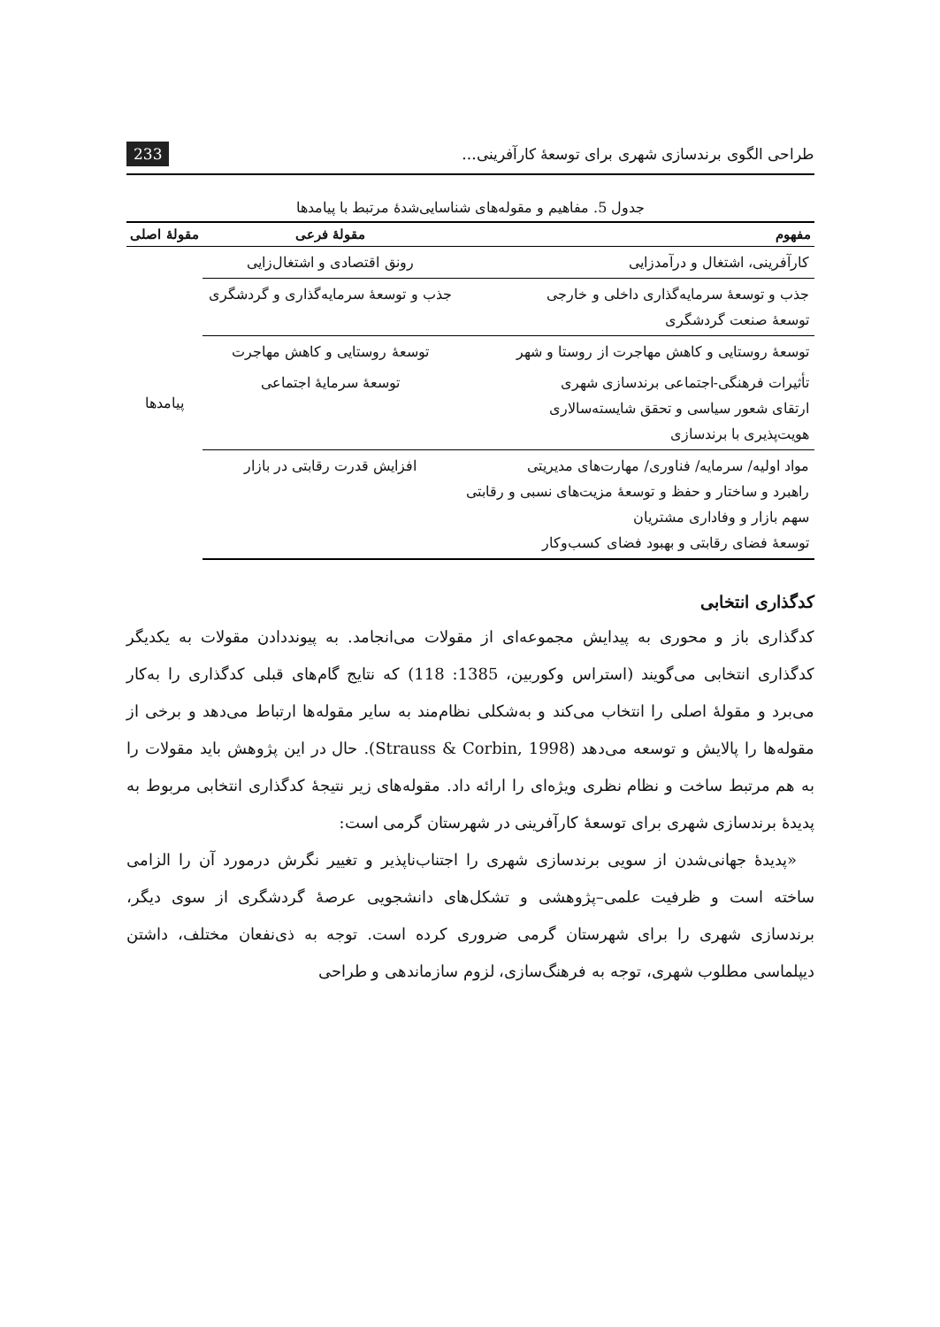طراحی الگوی برندسازی شهری برای توسعهٔ کارآفرینی... 233
جدول 5. مفاهیم و مقوله‌های شناسایی‌شدهٔ مرتبط با پیامدها
| مفهوم | مقولهٔ فرعی | مقولهٔ اصلی |
| --- | --- | --- |
| کارآفرینی، اشتغال و درآمدزایی | رونق اقتصادی و اشتغال‌زایی | پیامدها |
| جذب و توسعهٔ سرمایه‌گذاری داخلی و خارجی توسعهٔ صنعت گردشگری | جذب و توسعهٔ سرمایه‌گذاری و گردشگری | |
| توسعهٔ روستایی و کاهش مهاجرت از روستا و شهر | توسعهٔ روستایی و کاهش مهاجرت | |
| تأثیرات فرهنگی-اجتماعی برندسازی شهری ارتقای شعور سیاسی و تحقق شایسته‌سالاری هویت‌پذیری با برندسازی | توسعهٔ سرمایهٔ اجتماعی | |
| مواد اولیه/ سرمایه/ فناوری/ مهارت‌های مدیریتی راهبرد و ساختار و حفظ و توسعهٔ مزیت‌های نسبی و رقابتی سهم بازار و وفاداری مشتریان توسعهٔ فضای رقابتی و بهبود فضای کسب‌وکار | افزایش قدرت رقابتی در بازار | |
کدگذاری انتخابی
کدگذاری باز و محوری به پیدایش مجموعه‌ای از مقولات می‌انجامد. به پیونددادن مقولات به یکدیگر کدگذاری انتخابی می‌گویند (استراس وکوربین، 1385: 118) که نتایج گام‌های قبلی کدگذاری را به‌کار می‌برد و مقولهٔ اصلی را انتخاب می‌کند و به‌شکلی نظام‌مند به سایر مقوله‌ها ارتباط می‌دهد و برخی از مقوله‌ها را پالایش و توسعه می‌دهد (Strauss & Corbin, 1998). حال در این پژوهش باید مقولات را به هم مرتبط ساخت و نظام نظری ویژه‌ای را ارائه داد. مقوله‌های زیر نتیجهٔ کدگذاری انتخابی مربوط به پدیدهٔ برندسازی شهری برای توسعهٔ کارآفرینی در شهرستان گرمی است:
«پدیدهٔ جهانی‌شدن از سویی برندسازی شهری را اجتناب‌ناپذیر و تغییر نگرش درمورد آن را الزامی ساخته است و ظرفیت علمی–پژوهشی و تشکل‌های دانشجویی عرصهٔ گردشگری از سوی دیگر، برندسازی شهری را برای شهرستان گرمی ضروری کرده است. توجه به ذی‌نفعان مختلف، داشتن دیپلماسی مطلوب شهری، توجه به فرهنگ‌سازی، لزوم سازماندهی و طراحی